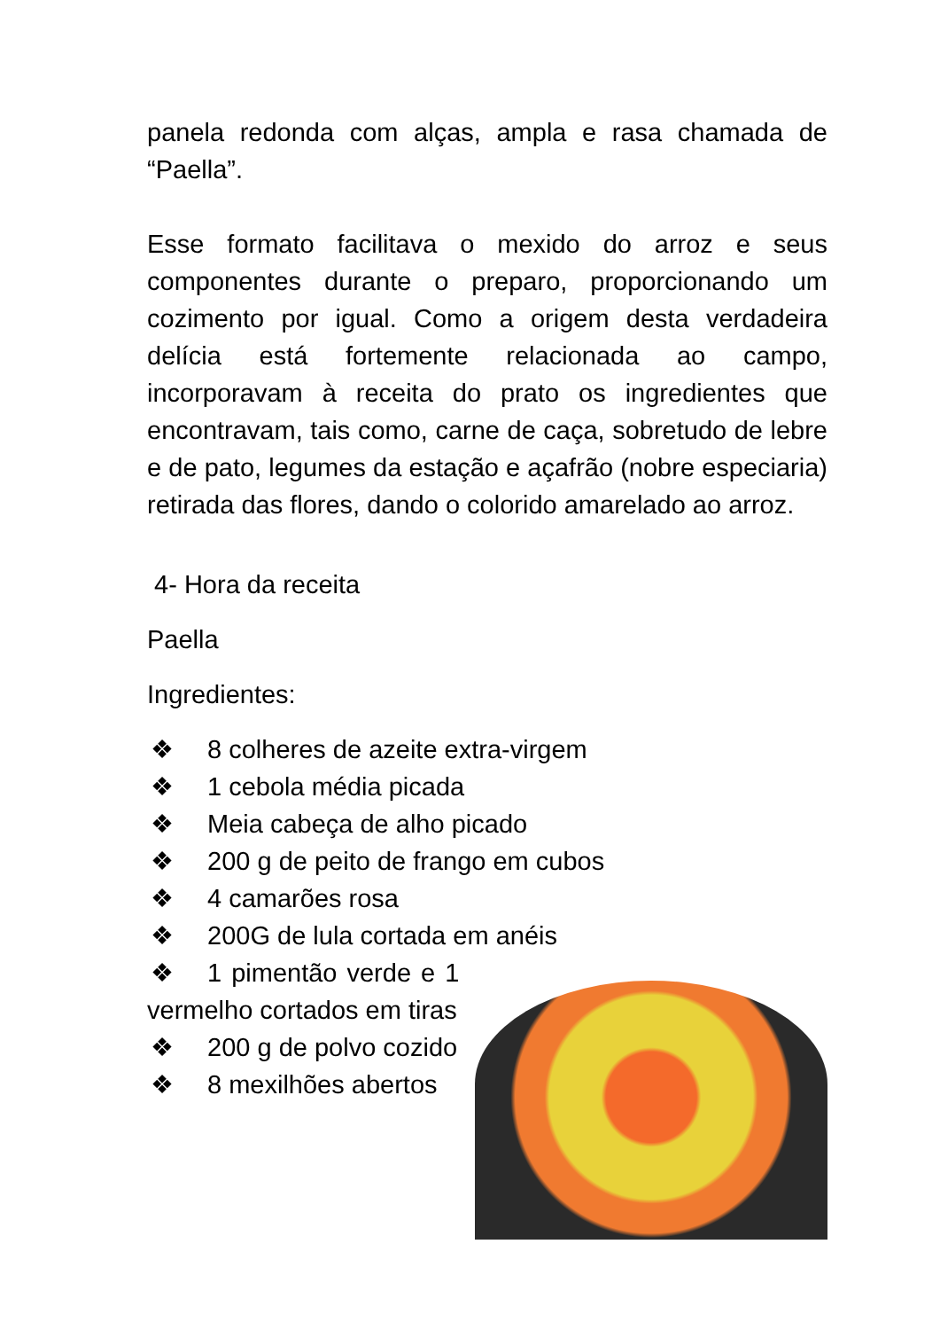panela redonda com alças, ampla e rasa chamada de “Paella”.
Esse formato facilitava o mexido do arroz e seus componentes durante o preparo, proporcionando um cozimento por igual. Como a origem desta verdadeira delícia está fortemente relacionada ao campo, incorporavam à receita do prato os ingredientes que encontravam, tais como, carne de caça, sobretudo de lebre e de pato, legumes da estação e açafrão (nobre especiaria) retirada das flores, dando o colorido amarelado ao arroz.
4- Hora da receita
Paella
Ingredientes:
❖ 8 colheres de azeite extra-virgem
❖ 1 cebola média picada
❖ Meia cabeça de alho picado
❖ 200 g de peito de frango em cubos
❖ 4 camarões rosa
❖ 200G de lula cortada em anéis
❖ 1 pimentão verde e 1 vermelho cortados em tiras
❖ 200 g de polvo cozido
❖ 8 mexilhões abertos